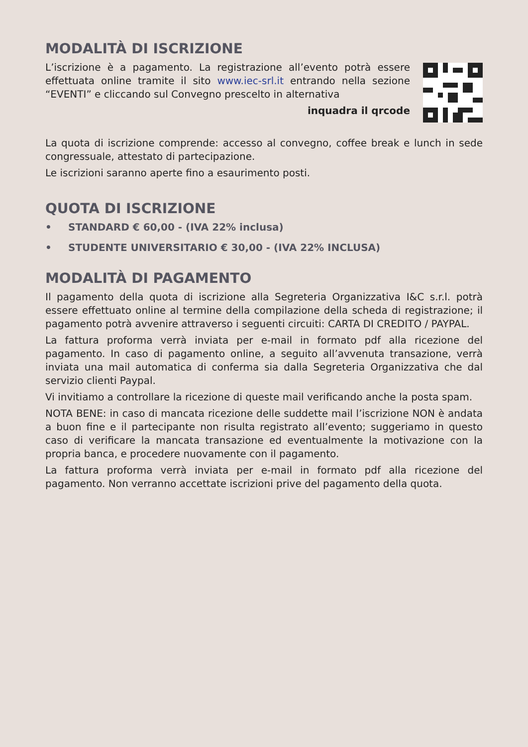MODALITÀ DI ISCRIZIONE
L’iscrizione è a pagamento. La registrazione all’evento potrà essere effettuata online tramite il sito www.iec-srl.it entrando nella sezione “EVENTI” e cliccando sul Convegno prescelto in alternativa
inquadra il qrcode
La quota di iscrizione comprende: accesso al convegno, coffee break e lunch in sede congressuale, attestato di partecipazione.
Le iscrizioni saranno aperte fino a esaurimento posti.
QUOTA DI ISCRIZIONE
• STANDARD € 60,00 - (IVA 22% inclusa)
• STUDENTE UNIVERSITARIO € 30,00 - (IVA 22% INCLUSA)
MODALITÀ DI PAGAMENTO
Il pagamento della quota di iscrizione alla Segreteria Organizzativa I&C s.r.l. potrà essere effettuato online al termine della compilazione della scheda di registrazione; il pagamento potrà avvenire attraverso i seguenti circuiti: CARTA DI CREDITO / PAYPAL.
La fattura proforma verrà inviata per e-mail in formato pdf alla ricezione del pagamento. In caso di pagamento online, a seguito all’avvenuta transazione, verrà inviata una mail automatica di conferma sia dalla Segreteria Organizzativa che dal servizio clienti Paypal.
Vi invitiamo a controllare la ricezione di queste mail verificando anche la posta spam.
NOTA BENE: in caso di mancata ricezione delle suddette mail l’iscrizione NON è andata a buon fine e il partecipante non risulta registrato all’evento; suggeriamo in questo caso di verificare la mancata transazione ed eventualmente la motivazione con la propria banca, e procedere nuovamente con il pagamento.
La fattura proforma verrà inviata per e-mail in formato pdf alla ricezione del pagamento. Non verranno accettate iscrizioni prive del pagamento della quota.